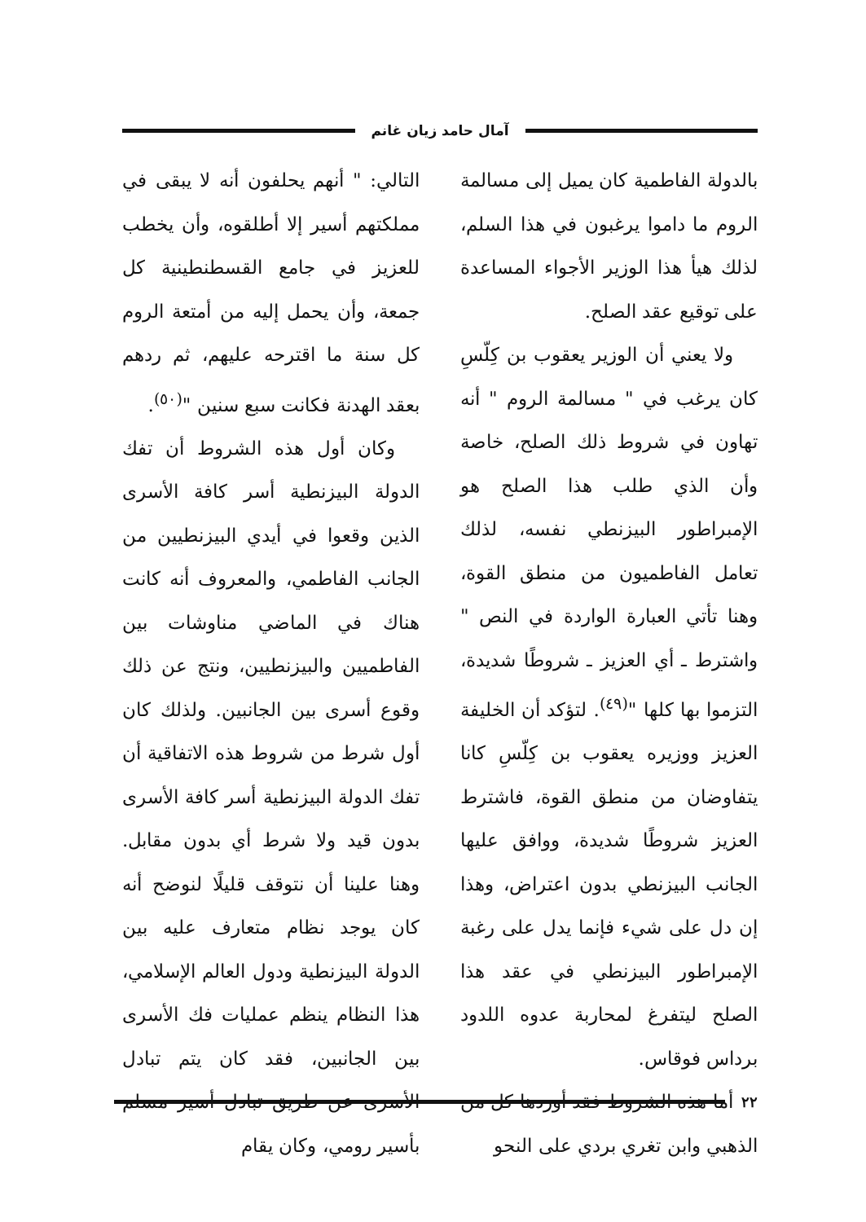آمال حامد زيان غانم
بالدولة الفاطمية كان يميل إلى مسالمة الروم ما داموا يرغبون في هذا السلم، لذلك هيأ هذا الوزير الأجواء المساعدة على توقيع عقد الصلح.
ولا يعني أن الوزير يعقوب بن كِلّسِ كان يرغب في " مسالمة الروم " أنه تهاون في شروط ذلك الصلح، خاصة وأن الذي طلب هذا الصلح هو الإمبراطور البيزنطي نفسه، لذلك تعامل الفاطميون من منطق القوة، وهنا تأتي العبارة الواردة في النص " واشترط ـ أي العزيز ـ شروطًا شديدة، التزموا بها كلها "<sup>(٤٩)</sup>. لتؤكد أن الخليفة العزيز ووزيره يعقوب بن كِلّسِ كانا يتفاوضان من منطق القوة، فاشترط العزيز شروطًا شديدة، ووافق عليها الجانب البيزنطي بدون اعتراض، وهذا إن دل على شيء فإنما يدل على رغبة الإمبراطور البيزنطي في عقد هذا الصلح ليتفرغ لمحاربة عدوه اللدود برداس فوقاس.
أما هذه الشروط فقد أوردها كل من الذهبي وابن تغري بردي على النحو
التالي: " أنهم يحلفون أنه لا يبقى في مملكتهم أسير إلا أطلقوه، وأن يخطب للعزيز في جامع القسطنطينية كل جمعة، وأن يحمل إليه من أمتعة الروم كل سنة ما اقترحه عليهم، ثم ردهم بعقد الهدنة فكانت سبع سنين "<sup>(٥٠)</sup>.
وكان أول هذه الشروط أن تفك الدولة البيزنطية أسر كافة الأسرى الذين وقعوا في أيدي البيزنطيين من الجانب الفاطمي، والمعروف أنه كانت هناك في الماضي مناوشات بين الفاطميين والبيزنطيين، ونتج عن ذلك وقوع أسرى بين الجانبين. ولذلك كان أول شرط من شروط هذه الاتفاقية أن تفك الدولة البيزنطية أسر كافة الأسرى بدون قيد ولا شرط أي بدون مقابل. وهنا علينا أن نتوقف قليلًا لنوضح أنه كان يوجد نظام متعارف عليه بين الدولة البيزنطية ودول العالم الإسلامي، هذا النظام ينظم عمليات فك الأسرى بين الجانبين، فقد كان يتم تبادل الأسرى عن طريق تبادل أسير مسلم بأسير رومي، وكان يقام
٢٢